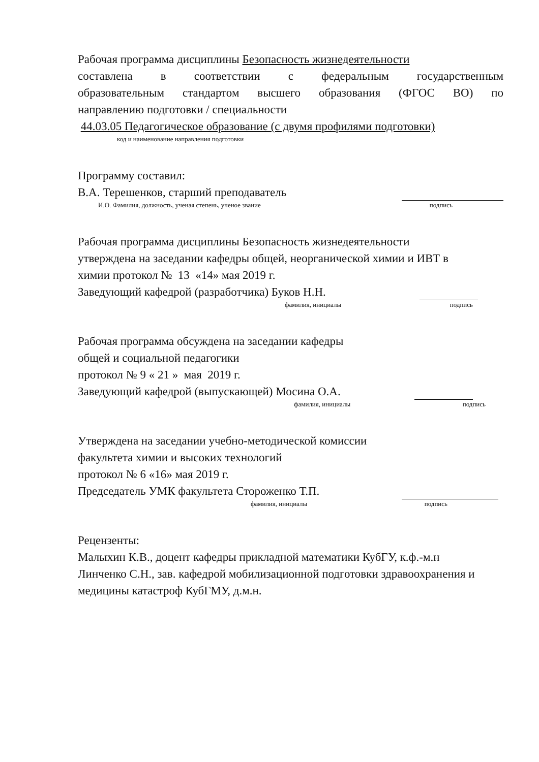Рабочая программа дисциплины Безопасность жизнедеятельности
составлена в соответствии с федеральным государственным
образовательным стандартом высшего образования (ФГОС ВО) по
направлению подготовки / специальности
44.03.05 Педагогическое образование (с двумя профилями подготовки)
код и наименование направления подготовки
Программу составил:
В.А. Терешенков, старший преподаватель
И.О. Фамилия, должность, ученая степень, ученое звание подпись
Рабочая программа дисциплины Безопасность жизнедеятельности
утверждена на заседании кафедры общей, неорганической химии и ИВТ в
химии протокол № 13 «14» мая 2019 г.
Заведующий кафедрой (разработчика) Буков Н.Н.
фамилия, инициалы подпись
Рабочая программа обсуждена на заседании кафедры
общей и социальной педагогики
протокол № 9 « 21 » мая 2019 г.
Заведующий кафедрой (выпускающей) Мосина О.А.
фамилия, инициалы подпись
Утверждена на заседании учебно-методической комиссии
факультета химии и высоких технологий
протокол № 6 «16» мая 2019 г.
Председатель УМК факультета Стороженко Т.П.
фамилия, инициалы подпись
Рецензенты:
Малыхин К.В., доцент кафедры прикладной математики КубГУ, к.ф.-м.н
Линченко С.Н., зав. кафедрой мобилизационной подготовки здравоохранения и
медицины катастроф КубГМУ, д.м.н.